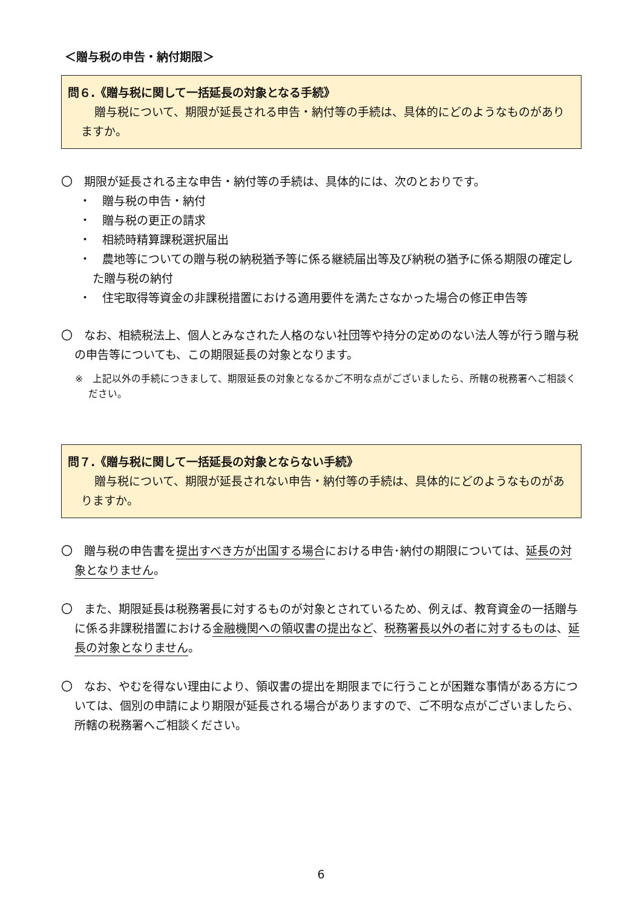＜贈与税の申告・納付期限＞
問６.《贈与税に関して一括延長の対象となる手続》
贈与税について、期限が延長される申告・納付等の手続は、具体的にどのようなものがありますか。
〇　期限が延長される主な申告・納付等の手続は、具体的には、次のとおりです。
・　贈与税の申告・納付
・　贈与税の更正の請求
・　相続時精算課税選択届出
・　農地等についての贈与税の納税猶予等に係る継続届出等及び納税の猶予に係る期限の確定した贈与税の納付
・　住宅取得等資金の非課税措置における適用要件を満たさなかった場合の修正申告等
〇　なお、相続税法上、個人とみなされた人格のない社団等や持分の定めのない法人等が行う贈与税の申告等についても、この期限延長の対象となります。
※　上記以外の手続につきまして、期限延長の対象となるかご不明な点がございましたら、所轄の税務署へご相談ください。
問７.《贈与税に関して一括延長の対象とならない手続》
贈与税について、期限が延長されない申告・納付等の手続は、具体的にどのようなものがありますか。
〇　贈与税の申告書を提出すべき方が出国する場合における申告･納付の期限については、延長の対象となりません。
〇　また、期限延長は税務署長に対するものが対象とされているため、例えば、教育資金の一括贈与に係る非課税措置における金融機関への領収書の提出など、税務署長以外の者に対するものは、延長の対象となりません。
〇　なお、やむを得ない理由により、領収書の提出を期限までに行うことが困難な事情がある方については、個別の申請により期限が延長される場合がありますので、ご不明な点がございましたら、所轄の税務署へご相談ください。
6